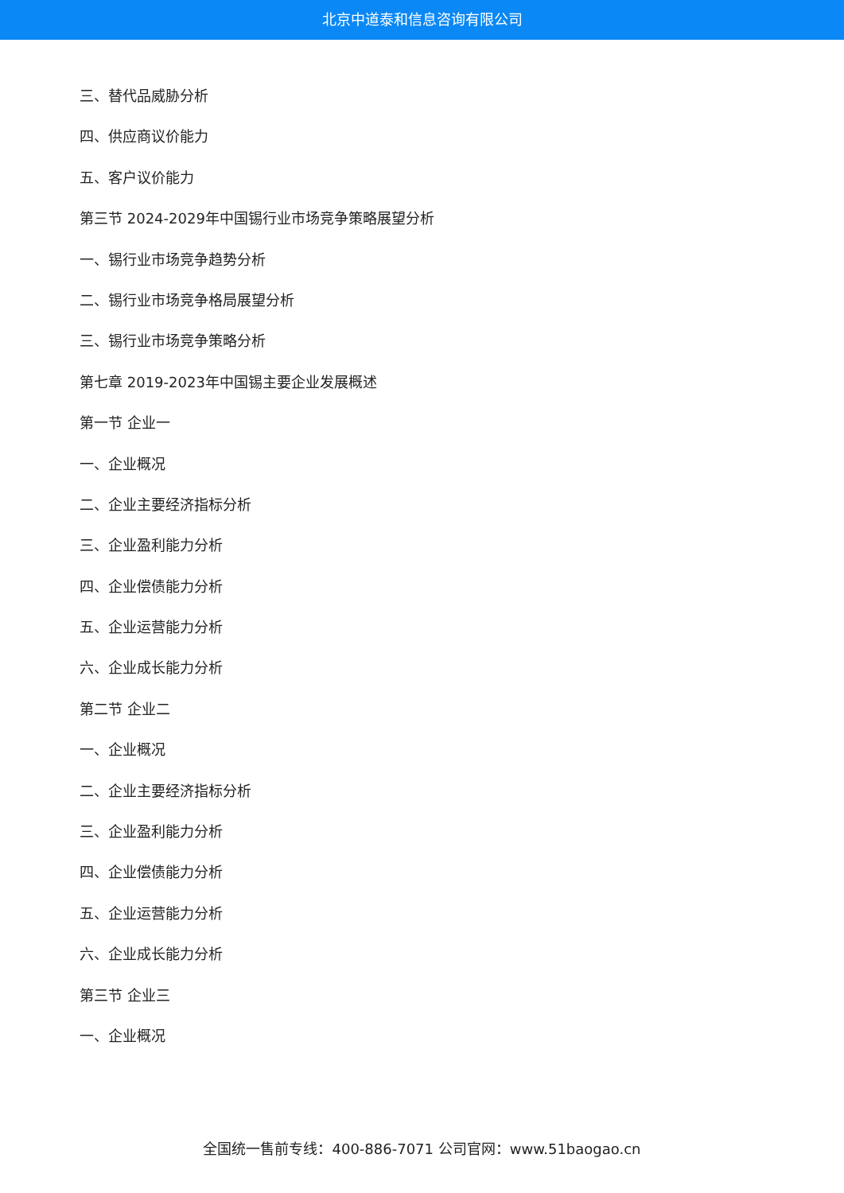北京中道泰和信息咨询有限公司
三、替代品威胁分析
四、供应商议价能力
五、客户议价能力
第三节 2024-2029年中国锡行业市场竞争策略展望分析
一、锡行业市场竞争趋势分析
二、锡行业市场竞争格局展望分析
三、锡行业市场竞争策略分析
第七章 2019-2023年中国锡主要企业发展概述
第一节 企业一
一、企业概况
二、企业主要经济指标分析
三、企业盈利能力分析
四、企业偿债能力分析
五、企业运营能力分析
六、企业成长能力分析
第二节 企业二
一、企业概况
二、企业主要经济指标分析
三、企业盈利能力分析
四、企业偿债能力分析
五、企业运营能力分析
六、企业成长能力分析
第三节 企业三
一、企业概况
全国统一售前专线：400-886-7071 公司官网：www.51baogao.cn